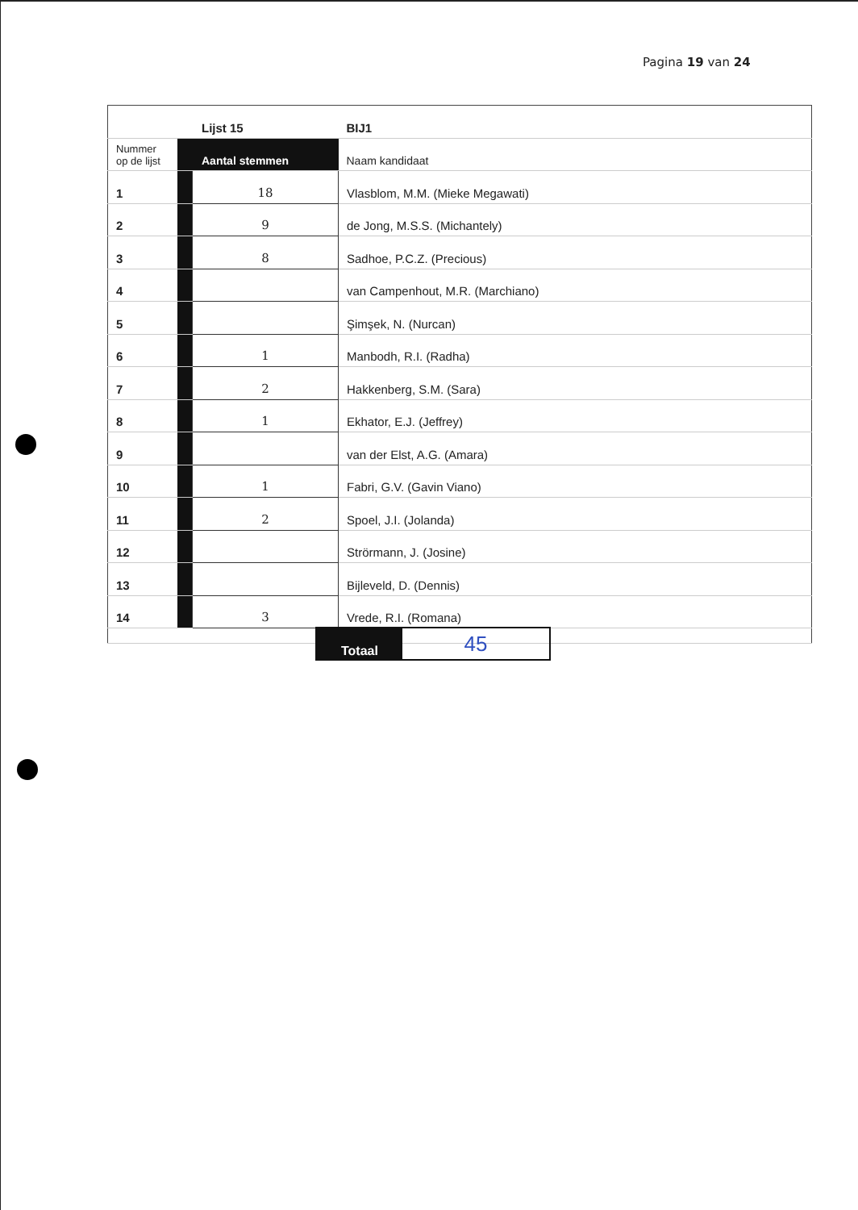Pagina 19 van 24
| | Lijst 15 | | BIJ1 |
| Nummer op de lijst | Aantal stemmen | | Naam kandidaat |
| 1 | | 18 | Vlasblom, M.M. (Mieke Megawati) |
| 2 | | 9 | de Jong, M.S.S. (Michantely) |
| 3 | | 8 | Sadhoe, P.C.Z. (Precious) |
| 4 | | | van Campenhout, M.R. (Marchiano) |
| 5 | | | Şimşek, N. (Nurcan) |
| 6 | | 1 | Manbodh, R.I. (Radha) |
| 7 | | 2 | Hakkenberg, S.M. (Sara) |
| 8 | | 1 | Ekhator, E.J. (Jeffrey) |
| 9 | | | van der Elst, A.G. (Amara) |
| 10 | | 1 | Fabri, G.V. (Gavin Viano) |
| 11 | | 2 | Spoel, J.I. (Jolanda) |
| 12 | | | Strörmann, J. (Josine) |
| 13 | | | Bijleveld, D. (Dennis) |
| 14 | | 3 | Vrede, R.I. (Romana) |
| Totaal | 45 |